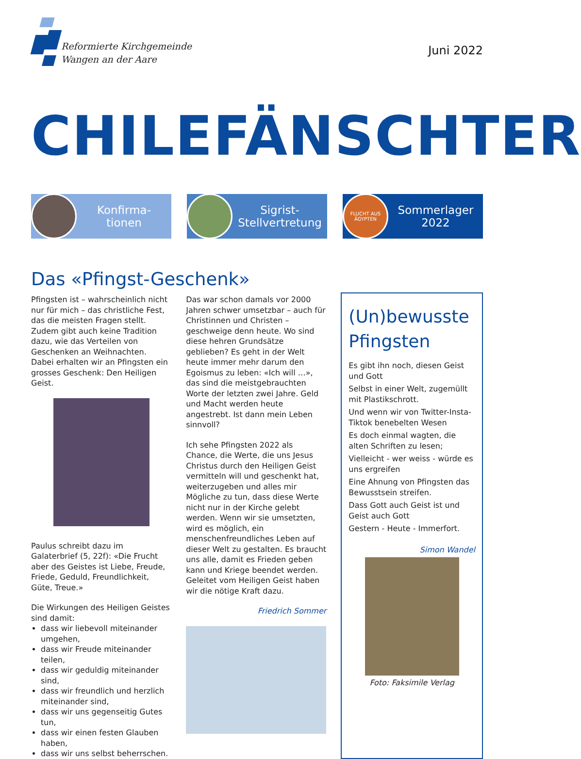Reformierte Kirchgemeinde
Wangen an der Aare
Juni 2022
CHILEFÄNSCHTER
Konfirma-
tionen
Sigrist-
Stellvertretung
FLUCHT AUS
ÄGYPTEN
Sommerlager
2022
Das «Pfingst-Geschenk»
Pfingsten ist – wahrscheinlich nicht nur für mich – das christliche Fest, das die meisten Fragen stellt. Zudem gibt auch keine Tradition dazu, wie das Verteilen von Geschenken an Weihnachten. Dabei erhalten wir an Pfingsten ein grosses Geschenk: Den Heiligen Geist.
Paulus schreibt dazu im Galaterbrief (5, 22f): «Die Frucht aber des Geistes ist Liebe, Freude, Friede, Geduld, Freundlichkeit, Güte, Treue.»
Die Wirkungen des Heiligen Geistes sind damit:
dass wir liebevoll miteinander umgehen,
dass wir Freude miteinander teilen,
dass wir geduldig miteinander sind,
dass wir freundlich und herzlich miteinander sind,
dass wir uns gegenseitig Gutes tun,
dass wir einen festen Glauben haben,
dass wir uns selbst beherrschen.
Das war schon damals vor 2000 Jahren schwer umsetzbar – auch für Christinnen und Christen – geschweige denn heute. Wo sind diese hehren Grundsätze geblieben? Es geht in der Welt heute immer mehr darum den Egoismus zu leben: «Ich will …», das sind die meistgebrauchten Worte der letzten zwei Jahre. Geld und Macht werden heute angestrebt. Ist dann mein Leben sinnvoll?
Ich sehe Pfingsten 2022 als Chance, die Werte, die uns Jesus Christus durch den Heiligen Geist vermitteln will und geschenkt hat, weiterzugeben und alles mir Mögliche zu tun, dass diese Werte nicht nur in der Kirche gelebt werden. Wenn wir sie umsetzten, wird es möglich, ein menschenfreundliches Leben auf dieser Welt zu gestalten. Es braucht uns alle, damit es Frieden geben kann und Kriege beendet werden. Geleitet vom Heiligen Geist haben wir die nötige Kraft dazu.
Friedrich Sommer
(Un)bewusste Pfingsten
Es gibt ihn noch, diesen Geist und Gott
Selbst in einer Welt, zugemüllt mit Plastikschrott.
Und wenn wir von Twitter-Insta-Tiktok benebelten Wesen
Es doch einmal wagten, die alten Schriften zu lesen;
Vielleicht - wer weiss - würde es uns ergreifen
Eine Ahnung von Pfingsten das Bewusstsein streifen.
Dass Gott auch Geist ist und Geist auch Gott
Gestern - Heute - Immerfort.
Simon Wandel
Foto: Faksimile Verlag